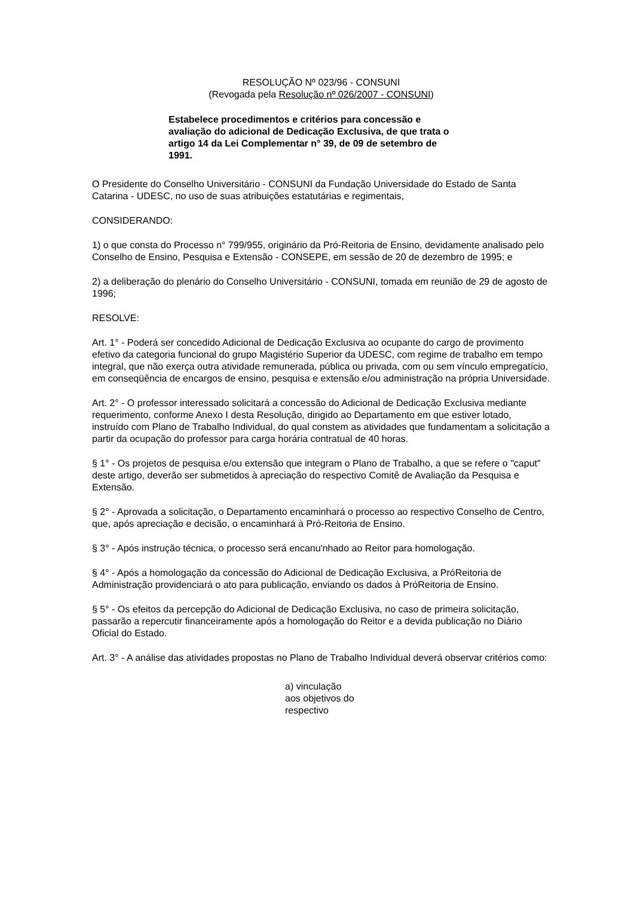RESOLUÇÃO Nº 023/96 - CONSUNI
(Revogada pela Resolução nº 026/2007 - CONSUNI)
Estabelece procedimentos e critérios para concessão e avaliação do adicional de Dedicação Exclusiva, de que trata o artigo 14 da Lei Complementar n° 39, de 09 de setembro de 1991.
O Presidente do Conselho Universitário - CONSUNI da Fundação Universidade do Estado de Santa Catarina - UDESC, no uso de suas atribuições estatutárias e regimentais,
CONSIDERANDO:
1) o que consta do Processo n° 799/955, originário da Pró-Reitoria de Ensino, devidamente analisado pelo Conselho de Ensino, Pesquisa e Extensão - CONSEPE, em sessão de 20 de dezembro de 1995; e
2) a deliberação do plenário do Conselho Universitário - CONSUNI, tomada em reunião de 29 de agosto de 1996;
RESOLVE:
Art. 1° - Poderá ser concedido Adicional de Dedicação Exclusiva ao ocupante do cargo de provimento efetivo da categoria funcional do grupo Magistério Superior da UDESC, com regime de trabalho em tempo integral, que não exerça outra atividade remunerada, pública ou privada, com ou sem vínculo empregatício, em conseqüência de encargos de ensino, pesquisa e extensão e/ou administração na própria Universidade.
Art. 2° - O professor interessado solicitará a concessão do Adicional de Dedicação Exclusiva mediante requerimento, conforme Anexo I desta Resolução, dirigido ao Departamento em que estiver lotado, instruído com Plano de Trabalho Individual, do qual constem as atividades que fundamentam a solicitação a partir da ocupação do professor para carga horária contratual de 40 horas.
§ 1° - Os projetos de pesquisa e/ou extensão que integram o Plano de Trabalho, a que se refere o "caput" deste artigo, deverão ser submetidos à apreciação do respectivo Comitê de Avaliação da Pesquisa e Extensão.
§ 2° - Aprovada a solicitação, o Departamento encaminhará o processo ao respectivo Conselho de Centro, que, após apreciação e decisão, o encaminhará à Pró-Reitoria de Ensino.
§ 3° - Após instrução técnica, o processo será encanu'nhado ao Reitor para homologação.
§ 4° - Após a homologação da concessão do Adicional de Dedicação Exclusiva, a PróReitoria de Administração providenciará o ato para publicação, enviando os dados à PróReitoria de Ensino.
§ 5° - Os efeitos da percepção do Adicional de Dedicação Exclusiva, no caso de primeira solicitação, passarão a repercutir financeiramente após a homologação do Reitor e a devida publicação no Diário Oficial do Estado.
Art. 3° - A análise das atividades propostas no Plano de Trabalho Individual deverá observar critérios como:
a) vinculação aos objetivos do respectivo